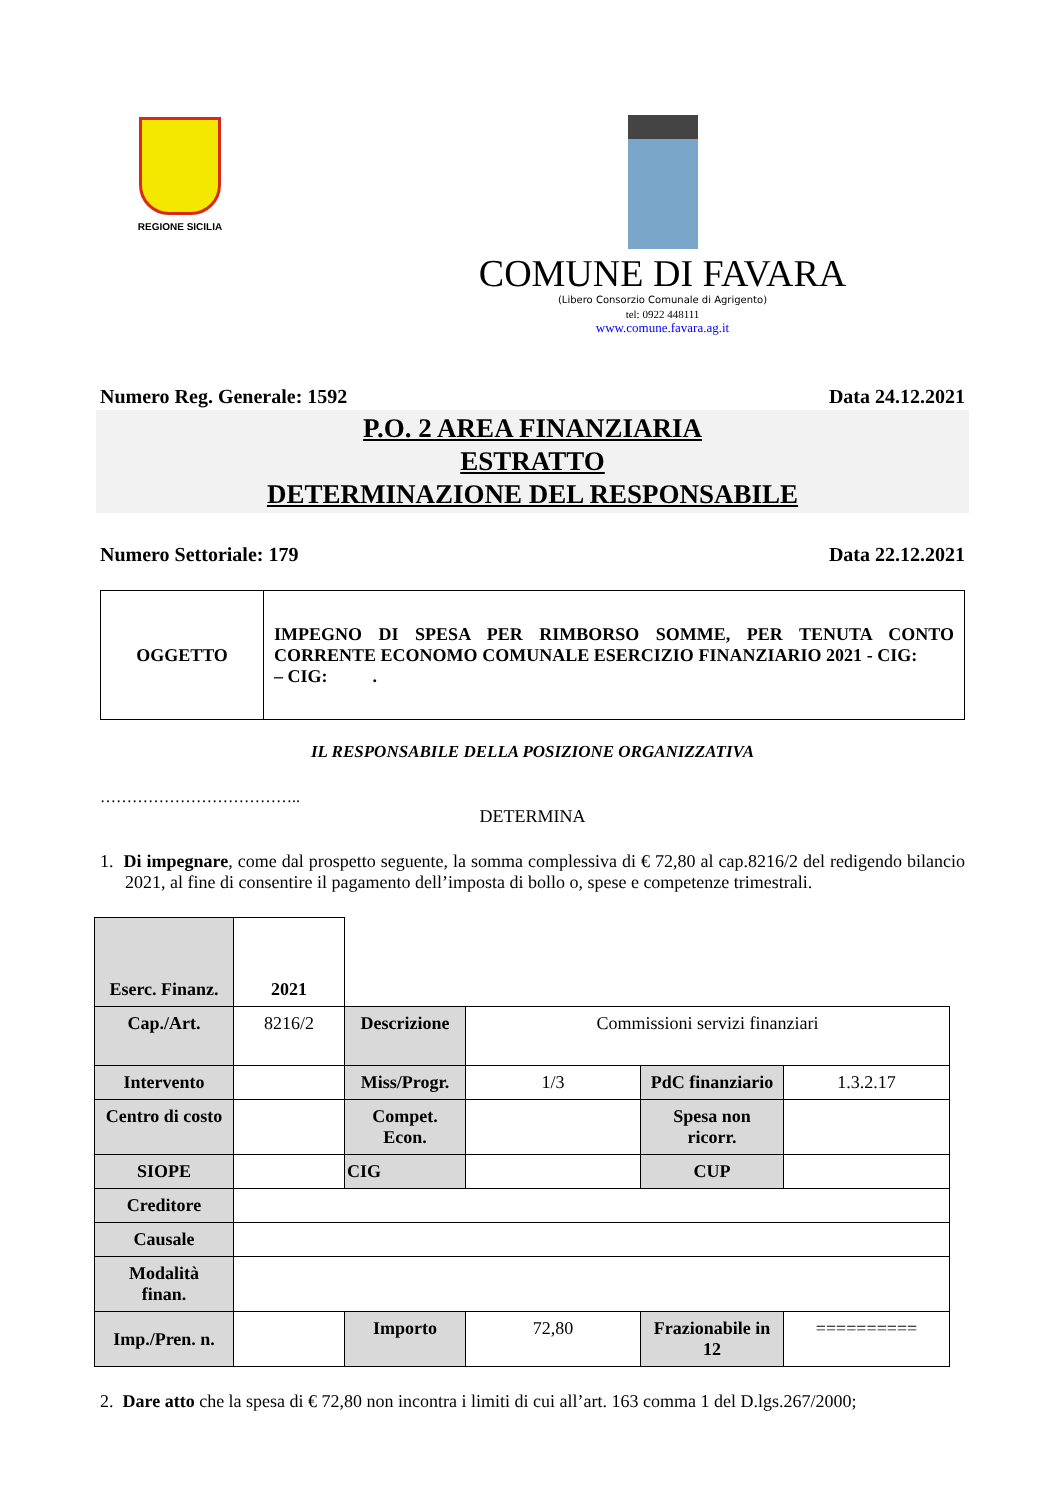REGIONE SICILIA
COMUNE DI FAVARA
(Libero Consorzio Comunale di Agrigento)
tel: 0922 448111
www.comune.favara.ag.it
Numero Reg. Generale: 1592 Data 24.12.2021
P.O. 2 AREA FINANZIARIA
ESTRATTO
DETERMINAZIONE DEL RESPONSABILE
Numero Settoriale: 179 Data 22.12.2021
| OGGETTO | IMPEGNO DI SPESA PER RIMBORSO SOMME, PER TENUTA CONTO CORRENTE ECONOMO COMUNALE ESERCIZIO FINANZIARIO 2021 - CIG: – CIG: . |
IL RESPONSABILE DELLA POSIZIONE ORGANIZZATIVA
………………………………..
DETERMINA
1. Di impegnare, come dal prospetto seguente, la somma complessiva di € 72,80 al cap.8216/2 del redigendo bilancio 2021, al fine di consentire il pagamento dell’imposta di bollo o, spese e competenze trimestrali.
| Eserc. Finanz. | 2021 | | | | |
| Cap./Art. | 8216/2 | Descrizione | Commissioni servizi finanziari | | |
| Intervento | | Miss/Progr. | 1/3 | PdC finanziario | 1.3.2.17 |
| Centro di costo | | Compet. Econ. | | Spesa non ricorr. | |
| SIOPE | | CIG | | CUP | |
| Creditore | | | | | |
| Causale | | | | | |
| Modalità finan. | | | | | |
| Imp./Pren. n. | | Importo | 72,80 | Frazionabile in 12 | ========== |
2. Dare atto che la spesa di € 72,80 non incontra i limiti di cui all’art. 163 comma 1 del D.lgs.267/2000;